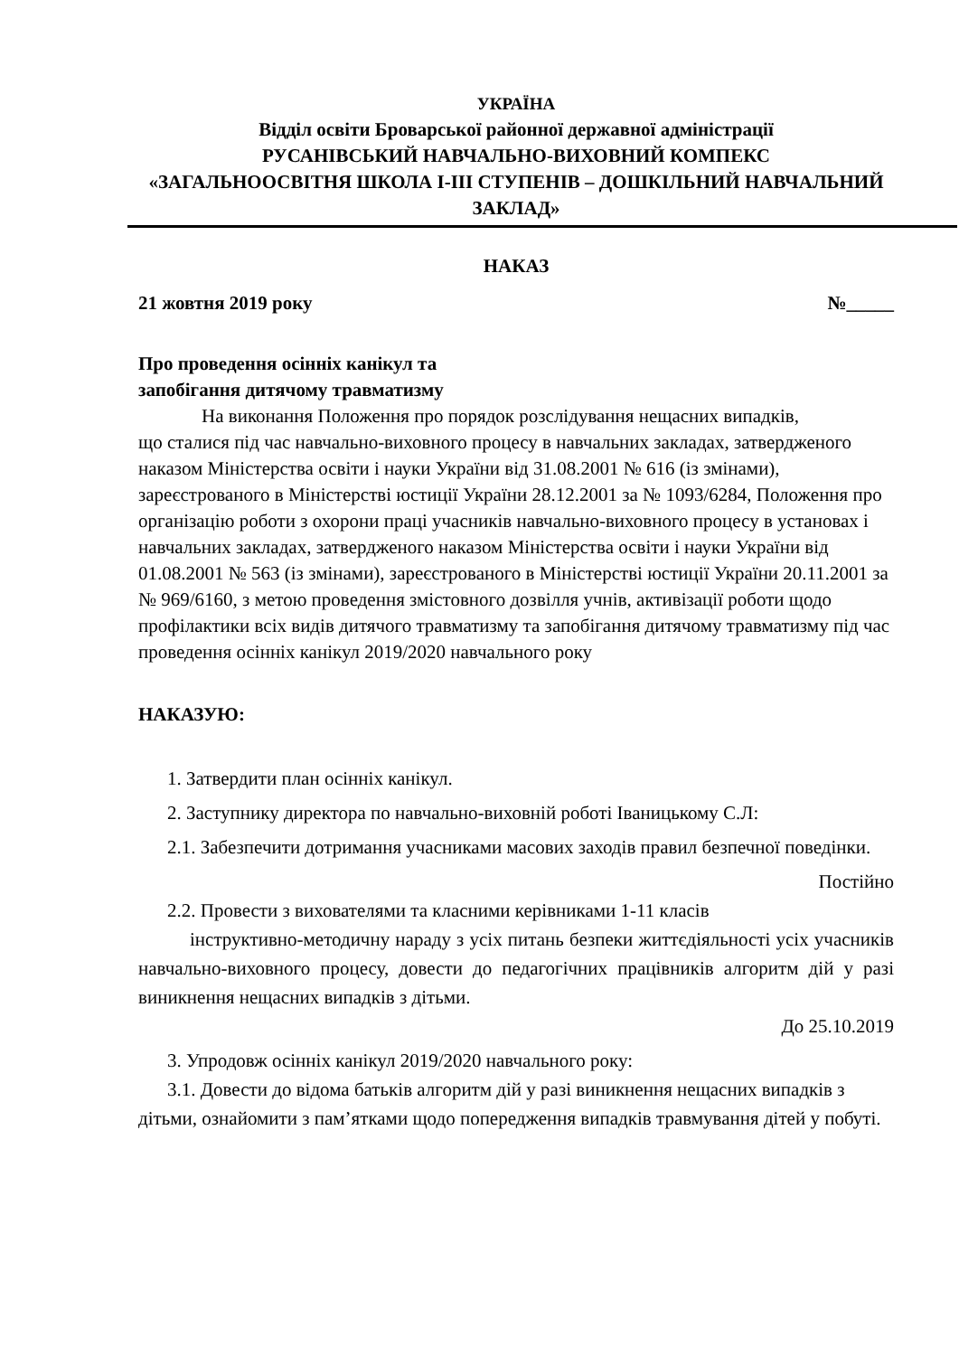УКРАЇНА
Відділ освіти Броварської районної державної адміністрації
РУСАНІВСЬКИЙ НАВЧАЛЬНО-ВИХОВНИЙ КОМПЕКС
«ЗАГАЛЬНООСВІТНЯ ШКОЛА І-ІІІ СТУПЕНІВ – ДОШКІЛЬНИЙ НАВЧАЛЬНИЙ ЗАКЛАД»
НАКАЗ
21 жовтня 2019 року №_____
Про проведення осінніх канікул та
запобігання дитячому травматизму
На виконання Положення про порядок розслідування нещасних випадків,
що сталися під час навчально-виховного процесу в навчальних закладах, затвердженого наказом Міністерства освіти і науки України від 31.08.2001 № 616 (із змінами), зареєстрованого в Міністерстві юстиції України 28.12.2001 за № 1093/6284, Положення про організацію роботи з охорони праці учасників навчально-виховного процесу в установах і навчальних закладах, затвердженого наказом Міністерства освіти і науки України від 01.08.2001 № 563 (із змінами), зареєстрованого в Міністерстві юстиції України 20.11.2001 за № 969/6160, з метою проведення змістовного дозвілля учнів, активізації роботи щодо профілактики всіх видів дитячого травматизму та запобігання дитячому травматизму під час проведення осінніх канікул 2019/2020 навчального року
НАКАЗУЮ:
1. Затвердити план осінніх канікул.
2. Заступнику директора по навчально-виховній роботі Іваницькому С.Л:
2.1. Забезпечити дотримання учасниками масових заходів правил безпечної поведінки.
Постійно
2.2. Провести з вихователями та класними керівниками 1-11 класів
інструктивно-методичну нараду з усіх питань безпеки життєдіяльності усіх учасників навчально-виховного процесу, довести до педагогічних працівників алгоритм дій у разі виникнення нещасних випадків з дітьми.
До 25.10.2019
3. Упродовж осінніх канікул 2019/2020 навчального року:
3.1. Довести до відома батьків алгоритм дій у разі виникнення нещасних випадків з дітьми, ознайомити з пам’ятками щодо попередження випадків травмування дітей у побуті.